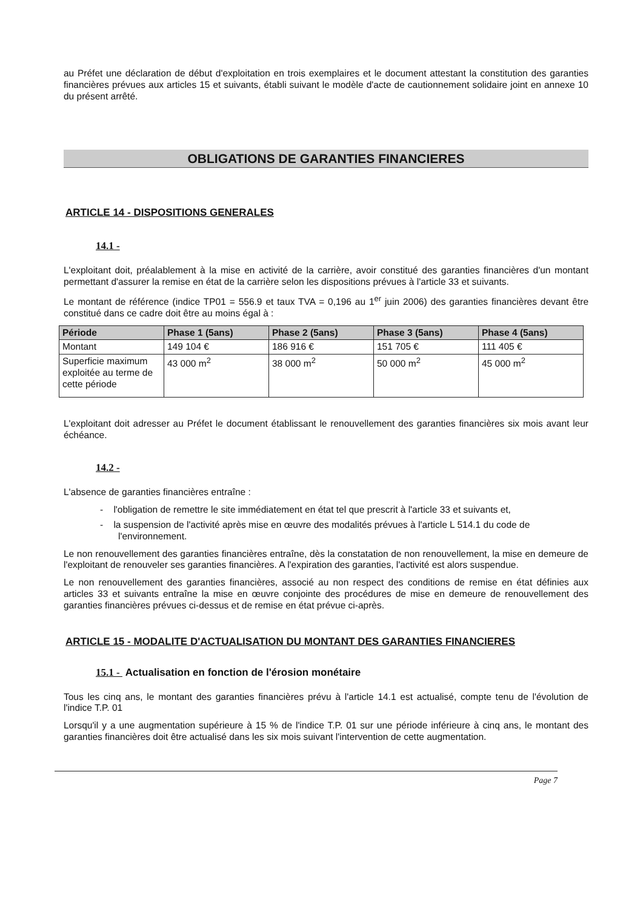au Préfet une déclaration de début d'exploitation en trois exemplaires et le document attestant la constitution des garanties financières prévues aux articles 15 et suivants, établi suivant le modèle d'acte de cautionnement solidaire joint en annexe 10 du présent arrêté.
OBLIGATIONS DE GARANTIES FINANCIERES
ARTICLE 14 - DISPOSITIONS GENERALES
14.1 -
L'exploitant doit, préalablement à la mise en activité de la carrière, avoir constitué des garanties financières d'un montant permettant d'assurer la remise en état de la carrière selon les dispositions prévues à l'article 33 et suivants.
Le montant de référence (indice TP01 = 556.9 et taux TVA = 0,196 au 1<sup>er</sup> juin 2006) des garanties financières devant être constitué dans ce cadre doit être au moins égal à :
| Période | Phase 1 (5ans) | Phase 2 (5ans) | Phase 3 (5ans) | Phase 4 (5ans) |
| --- | --- | --- | --- | --- |
| Montant | 149 104 € | 186 916 € | 151 705 € | 111 405 € |
| Superficie maximum exploitée au terme de cette période | 43 000 m<sup>2</sup> | 38 000 m<sup>2</sup> | 50 000 m<sup>2</sup> | 45 000 m<sup>2</sup> |
L'exploitant doit adresser au Préfet le document établissant le renouvellement des garanties financières six mois avant leur échéance.
14.2 -
L'absence de garanties financières entraîne :
- l'obligation de remettre le site immédiatement en état tel que prescrit à l'article 33 et suivants et,
- la suspension de l'activité après mise en œuvre des modalités prévues à l'article L 514.1 du code de l'environnement.
Le non renouvellement des garanties financières entraîne, dès la constatation de non renouvellement, la mise en demeure de l'exploitant de renouveler ses garanties financières. A l'expiration des garanties, l'activité est alors suspendue.
Le non renouvellement des garanties financières, associé au non respect des conditions de remise en état définies aux articles 33 et suivants entraîne la mise en œuvre conjointe des procédures de mise en demeure de renouvellement des garanties financières prévues ci-dessus et de remise en état prévue ci-après.
ARTICLE 15 - MODALITE D'ACTUALISATION DU MONTANT DES GARANTIES FINANCIERES
15.1 - Actualisation en fonction de l'érosion monétaire
Tous les cinq ans, le montant des garanties financières prévu à l'article 14.1 est actualisé, compte tenu de l'évolution de l'indice T.P. 01
Lorsqu'il y a une augmentation supérieure à 15 % de l'indice T.P. 01 sur une période inférieure à cinq ans, le montant des garanties financières doit être actualisé dans les six mois suivant l'intervention de cette augmentation.
Page 7